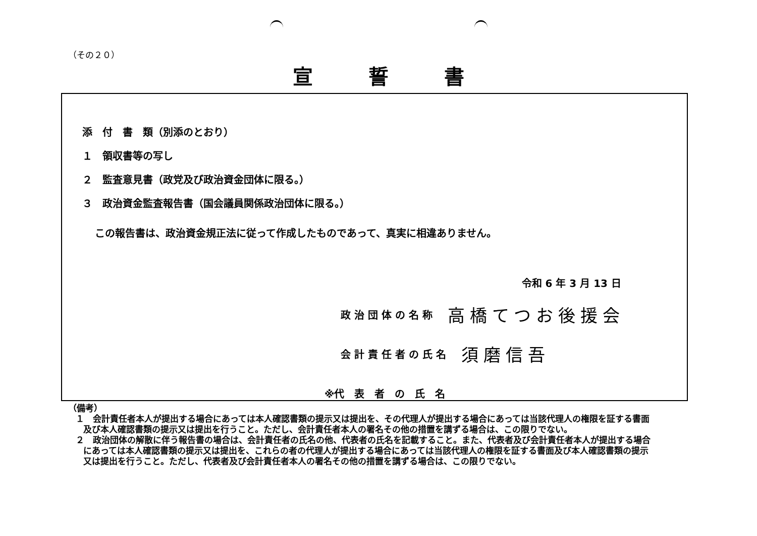（その２０）
宣誓書
添　付　書　類（別添のとおり）
１　領収書等の写し
２　監査意見書（政党及び政治資金団体に限る。）
３　政治資金監査報告書（国会議員関係政治団体に限る。）
この報告書は、政治資金規正法に従って作成したものであって、真実に相違ありません。
令和 6 年 3 月 13 日
政 治 団 体 の 名 称 高橋てつお後援会
会 計 責 任 者 の 氏 名 須磨信吾
※代　表　者　の　氏　名
（備考）
１　会計責任者本人が提出する場合にあっては本人確認書類の提示又は提出を、その代理人が提出する場合にあっては当該代理人の権限を証する書面及び本人確認書類の提示又は提出を行うこと。ただし、会計責任者本人の署名その他の措置を講ずる場合は、この限りでない。
２　政治団体の解散に伴う報告書の場合は、会計責任者の氏名の他、代表者の氏名を記載すること。また、代表者及び会計責任者本人が提出する場合にあっては本人確認書類の提示又は提出を、これらの者の代理人が提出する場合にあっては当該代理人の権限を証する書面及び本人確認書類の提示又は提出を行うこと。ただし、代表者及び会計責任者本人の署名その他の措置を講ずる場合は、この限りでない。